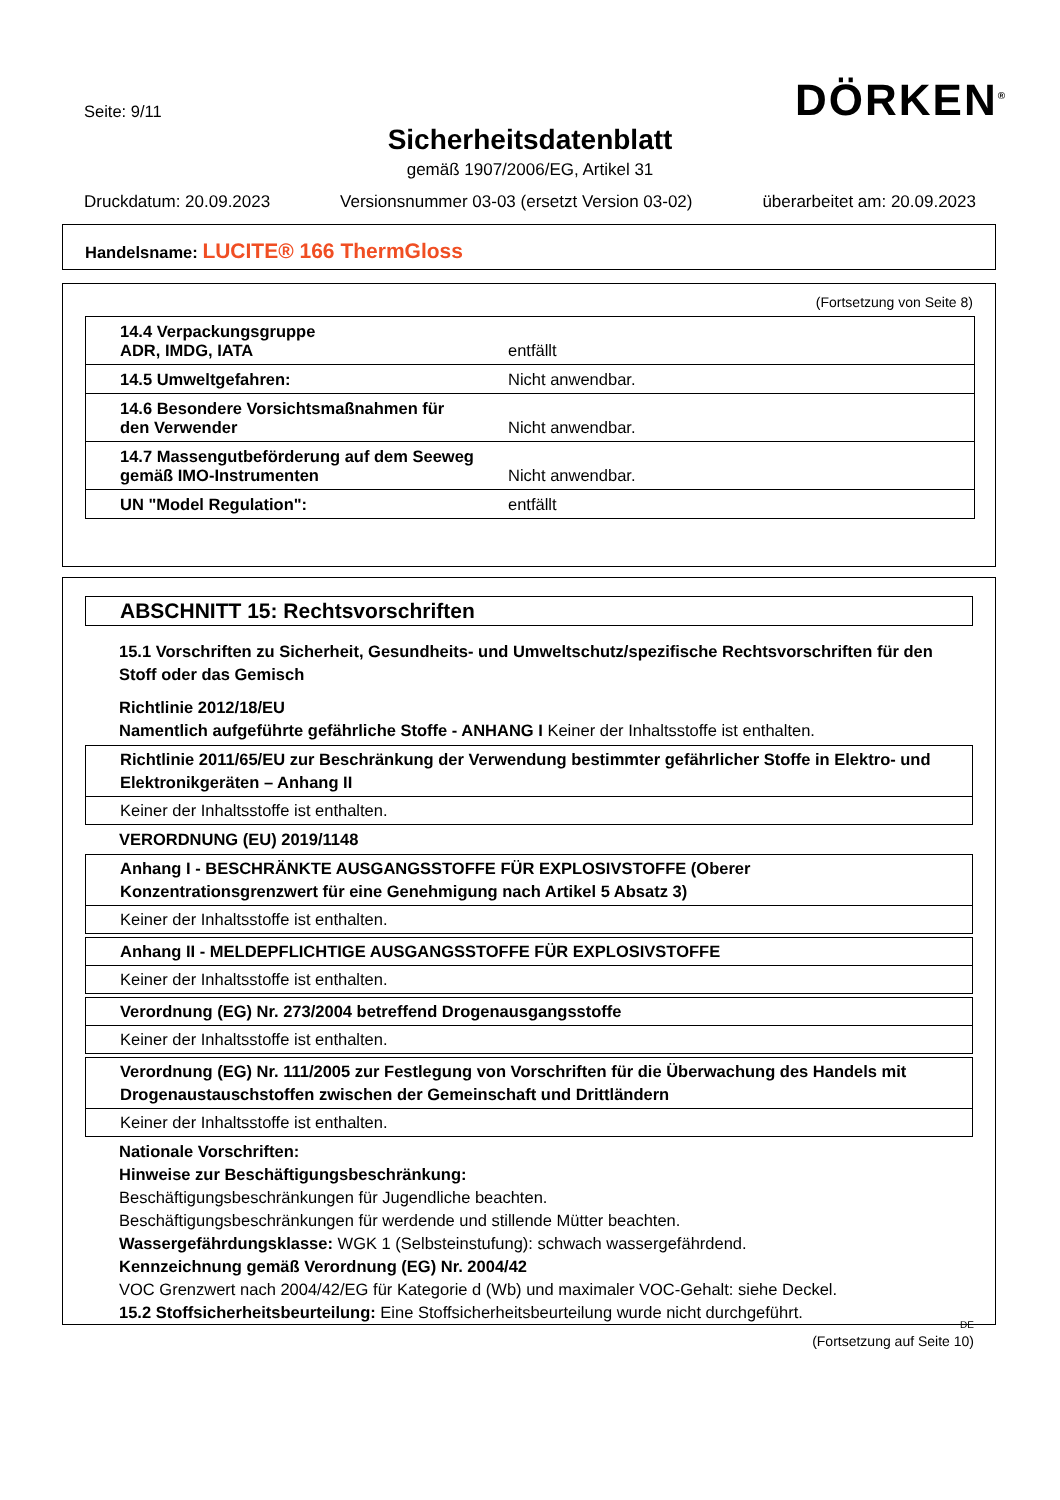Seite: 9/11 DÖRKEN<sup>®</sup>
Sicherheitsdatenblatt
gemäß 1907/2006/EG, Artikel 31
Druckdatum: 20.09.2023 Versionsnummer 03-03 (ersetzt Version 03-02) überarbeitet am: 20.09.2023
Handelsname: LUCITE® 166 ThermGloss
(Fortsetzung von Seite 8)
| 14.4 Verpackungsgruppe ADR, IMDG, IATA | entfällt |
| 14.5 Umweltgefahren: | Nicht anwendbar. |
| 14.6 Besondere Vorsichtsmaßnahmen für den Verwender | Nicht anwendbar. |
| 14.7 Massengutbeförderung auf dem Seeweg gemäß IMO-Instrumenten | Nicht anwendbar. |
| UN "Model Regulation": | entfällt |
ABSCHNITT 15: Rechtsvorschriften
15.1 Vorschriften zu Sicherheit, Gesundheits- und Umweltschutz/spezifische Rechtsvorschriften für den Stoff oder das Gemisch
Richtlinie 2012/18/EU
Namentlich aufgeführte gefährliche Stoffe - ANHANG I Keiner der Inhaltsstoffe ist enthalten.
Richtlinie 2011/65/EU zur Beschränkung der Verwendung bestimmter gefährlicher Stoffe in Elektro- und Elektronikgeräten – Anhang II
Keiner der Inhaltsstoffe ist enthalten.
VERORDNUNG (EU) 2019/1148
Anhang I - BESCHRÄNKTE AUSGANGSSTOFFE FÜR EXPLOSIVSTOFFE (Oberer Konzentrationsgrenzwert für eine Genehmigung nach Artikel 5 Absatz 3)
Keiner der Inhaltsstoffe ist enthalten.
Anhang II - MELDEPFLICHTIGE AUSGANGSSTOFFE FÜR EXPLOSIVSTOFFE
Keiner der Inhaltsstoffe ist enthalten.
Verordnung (EG) Nr. 273/2004 betreffend Drogenausgangsstoffe
Keiner der Inhaltsstoffe ist enthalten.
Verordnung (EG) Nr. 111/2005 zur Festlegung von Vorschriften für die Überwachung des Handels mit Drogenaustauschstoffen zwischen der Gemeinschaft und Drittländern
Keiner der Inhaltsstoffe ist enthalten.
Nationale Vorschriften:
Hinweise zur Beschäftigungsbeschränkung:
Beschäftigungsbeschränkungen für Jugendliche beachten.
Beschäftigungsbeschränkungen für werdende und stillende Mütter beachten.
Wassergefährdungsklasse: WGK 1 (Selbsteinstufung): schwach wassergefährdend.
Kennzeichnung gemäß Verordnung (EG) Nr. 2004/42
VOC Grenzwert nach 2004/42/EG für Kategorie d (Wb) und maximaler VOC-Gehalt: siehe Deckel.
15.2 Stoffsicherheitsbeurteilung: Eine Stoffsicherheitsbeurteilung wurde nicht durchgeführt.
DE
(Fortsetzung auf Seite 10)